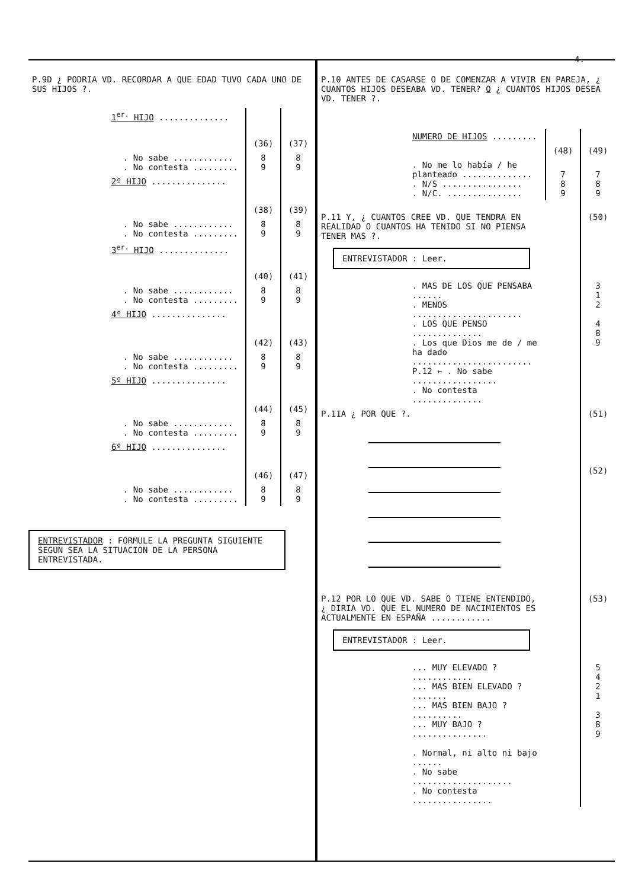4.
P.9D ¿ PODRIA VD. RECORDAR A QUE EDAD TUVO CADA UNO DE SUS HIJOS ?.
| 1<sup>er.</sup> HIJO .............. | | |
| | (36) | (37) |
| . No sabe ............ . No contesta ......... | 8 9 | 8 9 |
| 2º HIJO ............... | | |
| | (38) | (39) |
| . No sabe ............ . No contesta ......... | 8 9 | 8 9 |
| 3<sup>er.</sup> HIJO .............. | | |
| | (40) | (41) |
| . No sabe ............ . No contesta ......... | 8 9 | 8 9 |
| 4º HIJO ............... | | |
| | (42) | (43) |
| . No sabe ............ . No contesta ......... | 8 9 | 8 9 |
| 5º HIJO ............... | | |
| | (44) | (45) |
| . No sabe ............ . No contesta ......... | 8 9 | 8 9 |
| 6º HIJO ............... | | |
| | (46) | (47) |
| . No sabe ............ . No contesta ......... | 8 9 | 8 9 |
ENTREVISTADOR : FORMULE LA PREGUNTA SIGUIENTE SEGUN SEA LA SITUACION DE LA PERSONA ENTREVISTADA.
P.10 ANTES DE CASARSE O DE COMENZAR A VIVIR EN PAREJA, ¿ CUANTOS HIJOS DESEABA VD. TENER? O ¿ CUANTOS HIJOS DESEA VD. TENER ?.
| NUMERO DE HIJOS ......... | | |
| | (48) | (49) |
| . No me lo había / he planteado .............. . N/S ................ . N/C. ............... | 7 8 9 | 7 8 9 |
| P.11 Y, ¿ CUANTOS CREE VD. QUE TENDRA EN REALIDAD O CUANTOS HA TENIDO SI NO PIENSA TENER MAS ?. ENTREVISTADOR : Leer. | | (50) |
| . MAS DE LOS QUE PENSABA ...... . MENOS ...................... . LOS QUE PENSO .............. . Los que Dios me de / me ha dado ........................ P.12 ← . No sabe ................. . No contesta .............. | | 3 1 2 4 8 9 |
| P.11A ¿ POR QUE ?. | | (51) (52) |
| P.12 POR LO QUE VD. SABE O TIENE ENTENDIDO, ¿ DIRIA VD. QUE EL NUMERO DE NACIMIENTOS ES ACTUALMENTE EN ESPAÑA ............ ENTREVISTADOR : Leer. | | (53) |
| ... MUY ELEVADO ? ............ ... MAS BIEN ELEVADO ? ....... ... MAS BIEN BAJO ? .......... ... MUY BAJO ? ............... . Normal, ni alto ni bajo ...... . No sabe .................... . No contesta ................ | | 5 4 2 1 3 8 9 |